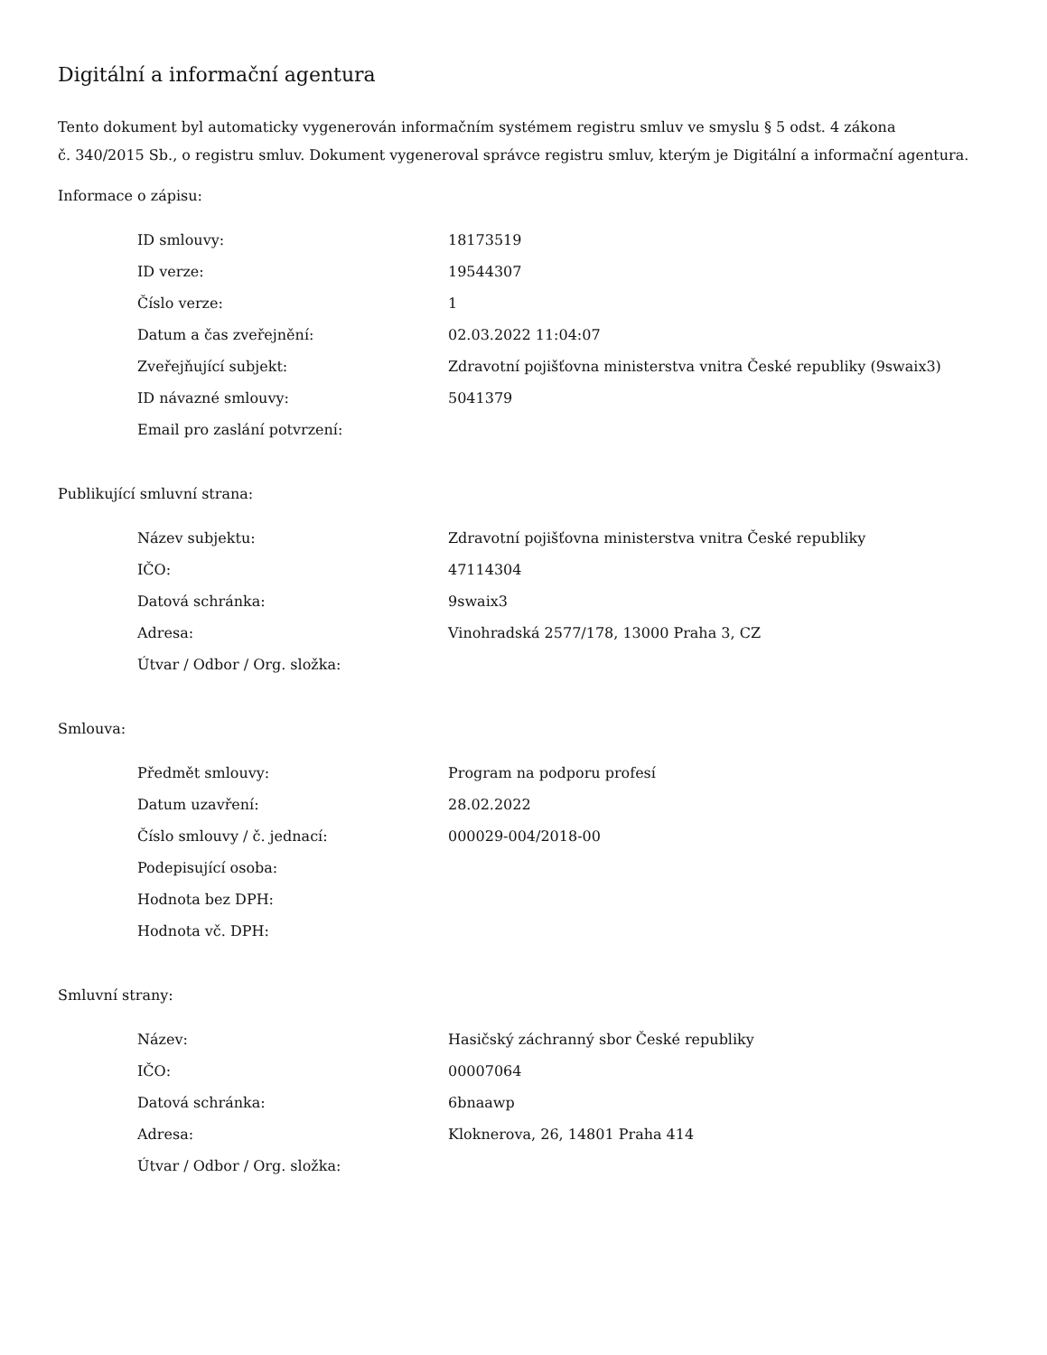Digitální a informační agentura
Tento dokument byl automaticky vygenerován informačním systémem registru smluv ve smyslu § 5 odst. 4 zákona
č. 340/2015 Sb., o registru smluv. Dokument vygeneroval správce registru smluv, kterým je Digitální a informační agentura.
Informace o zápisu:
| ID smlouvy: | 18173519 |
| ID verze: | 19544307 |
| Číslo verze: | 1 |
| Datum a čas zveřejnění: | 02.03.2022 11:04:07 |
| Zveřejňující subjekt: | Zdravotní pojišťovna ministerstva vnitra České republiky (9swaix3) |
| ID návazné smlouvy: | 5041379 |
| Email pro zaslání potvrzení: | |
Publikující smluvní strana:
| Název subjektu: | Zdravotní pojišťovna ministerstva vnitra České republiky |
| IČO: | 47114304 |
| Datová schránka: | 9swaix3 |
| Adresa: | Vinohradská 2577/178, 13000 Praha 3, CZ |
| Útvar / Odbor / Org. složka: | |
Smlouva:
| Předmět smlouvy: | Program na podporu profesí |
| Datum uzavření: | 28.02.2022 |
| Číslo smlouvy / č. jednací: | 000029-004/2018-00 |
| Podepisující osoba: | |
| Hodnota bez DPH: | |
| Hodnota vč. DPH: | |
Smluvní strany:
| Název: | Hasičský záchranný sbor České republiky |
| IČO: | 00007064 |
| Datová schránka: | 6bnaawp |
| Adresa: | Kloknerova, 26, 14801 Praha 414 |
| Útvar / Odbor / Org. složka: | |